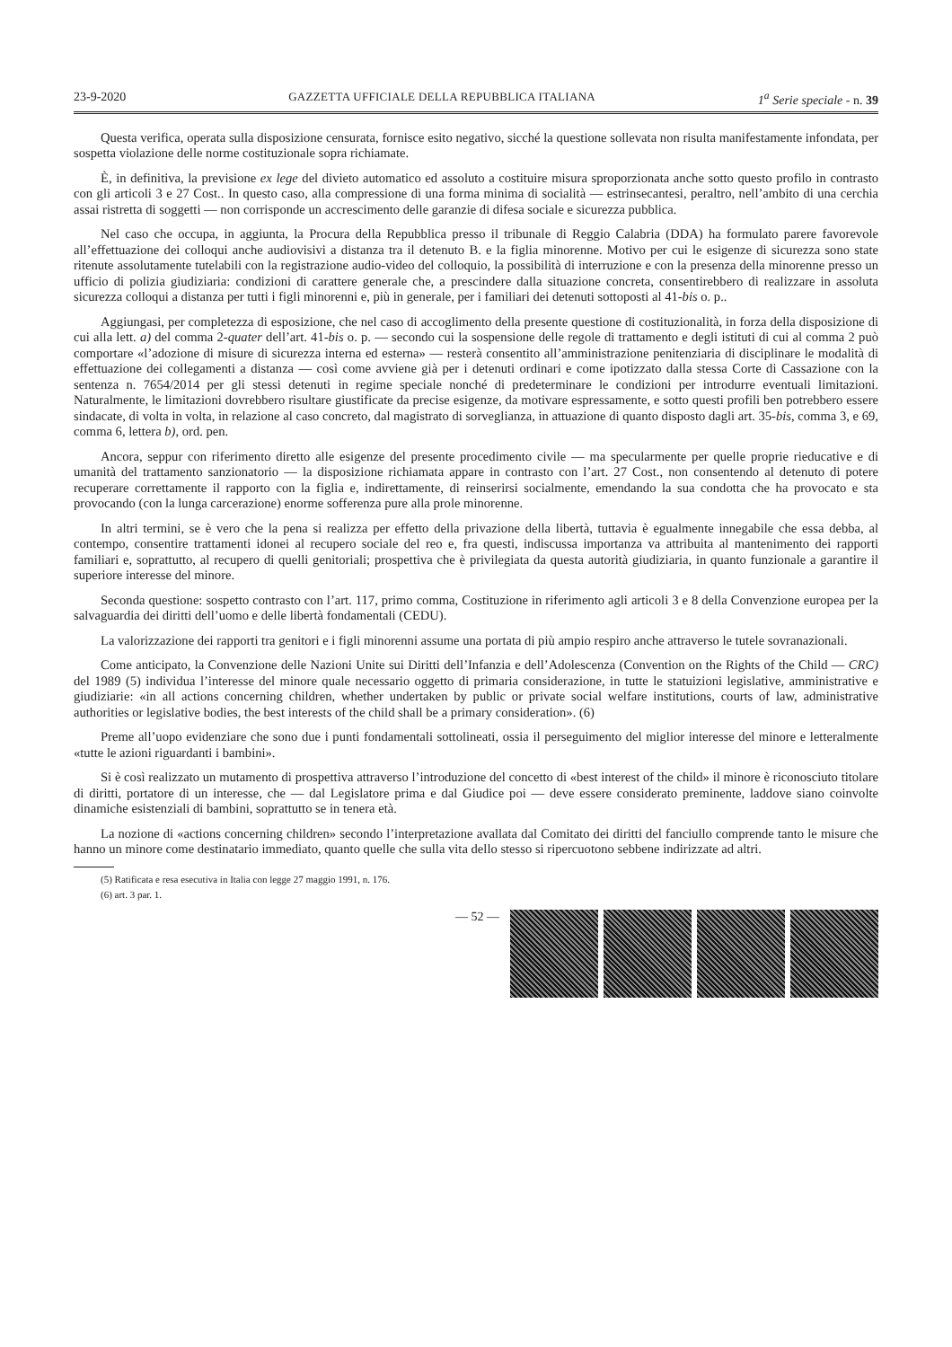23-9-2020 GAZZETTA UFFICIALE DELLA REPUBBLICA ITALIANA 1<sup>a</sup> Serie speciale - n. 39
Questa verifica, operata sulla disposizione censurata, fornisce esito negativo, sicché la questione sollevata non risulta manifestamente infondata, per sospetta violazione delle norme costituzionale sopra richiamate.
È, in definitiva, la previsione ex lege del divieto automatico ed assoluto a costituire misura sproporzionata anche sotto questo profilo in contrasto con gli articoli 3 e 27 Cost.. In questo caso, alla compressione di una forma minima di socialità — estrinsecantesi, peraltro, nell’ambito di una cerchia assai ristretta di soggetti — non corrisponde un accrescimento delle garanzie di difesa sociale e sicurezza pubblica.
Nel caso che occupa, in aggiunta, la Procura della Repubblica presso il tribunale di Reggio Calabria (DDA) ha formulato parere favorevole all’effettuazione dei colloqui anche audiovisivi a distanza tra il detenuto B. e la figlia minorenne. Motivo per cui le esigenze di sicurezza sono state ritenute assolutamente tutelabili con la registrazione audio-video del colloquio, la possibilità di interruzione e con la presenza della minorenne presso un ufficio di polizia giudiziaria: condizioni di carattere generale che, a prescindere dalla situazione concreta, consentirebbero di realizzare in assoluta sicurezza colloqui a distanza per tutti i figli minorenni e, più in generale, per i familiari dei detenuti sottoposti al 41-bis o. p..
Aggiungasi, per completezza di esposizione, che nel caso di accoglimento della presente questione di costituzionalità, in forza della disposizione di cui alla lett. a) del comma 2-quater dell’art. 41-bis o. p. — secondo cui la sospensione delle regole di trattamento e degli istituti di cui al comma 2 può comportare «l’adozione di misure di sicurezza interna ed esterna» — resterà consentito all’amministrazione penitenziaria di disciplinare le modalità di effettuazione dei collegamenti a distanza — così come avviene già per i detenuti ordinari e come ipotizzato dalla stessa Corte di Cassazione con la sentenza n. 7654/2014 per gli stessi detenuti in regime speciale nonché di predeterminare le condizioni per introdurre eventuali limitazioni. Naturalmente, le limitazioni dovrebbero risultare giustificate da precise esigenze, da motivare espressamente, e sotto questi profili ben potrebbero essere sindacate, di volta in volta, in relazione al caso concreto, dal magistrato di sorveglianza, in attuazione di quanto disposto dagli art. 35-bis, comma 3, e 69, comma 6, lettera b), ord. pen.
Ancora, seppur con riferimento diretto alle esigenze del presente procedimento civile — ma specularmente per quelle proprie rieducative e di umanità del trattamento sanzionatorio — la disposizione richiamata appare in contrasto con l’art. 27 Cost., non consentendo al detenuto di potere recuperare correttamente il rapporto con la figlia e, indirettamente, di reinserirsi socialmente, emendando la sua condotta che ha provocato e sta provocando (con la lunga carcerazione) enorme sofferenza pure alla prole minorenne.
In altri termini, se è vero che la pena si realizza per effetto della privazione della libertà, tuttavia è egualmente innegabile che essa debba, al contempo, consentire trattamenti idonei al recupero sociale del reo e, fra questi, indiscussa importanza va attribuita al mantenimento dei rapporti familiari e, soprattutto, al recupero di quelli genitoriali; prospettiva che è privilegiata da questa autorità giudiziaria, in quanto funzionale a garantire il superiore interesse del minore.
Seconda questione: sospetto contrasto con l’art. 117, primo comma, Costituzione in riferimento agli articoli 3 e 8 della Convenzione europea per la salvaguardia dei diritti dell’uomo e delle libertà fondamentali (CEDU).
La valorizzazione dei rapporti tra genitori e i figli minorenni assume una portata di più ampio respiro anche attraverso le tutele sovranazionali.
Come anticipato, la Convenzione delle Nazioni Unite sui Diritti dell’Infanzia e dell’Adolescenza (Convention on the Rights of the Child — CRC) del 1989 (5) individua l’interesse del minore quale necessario oggetto di primaria considerazione, in tutte le statuizioni legislative, amministrative e giudiziarie: «in all actions concerning children, whether undertaken by public or private social welfare institutions, courts of law, administrative authorities or legislative bodies, the best interests of the child shall be a primary consideration». (6)
Preme all’uopo evidenziare che sono due i punti fondamentali sottolineati, ossia il perseguimento del miglior interesse del minore e letteralmente «tutte le azioni riguardanti i bambini».
Si è così realizzato un mutamento di prospettiva attraverso l’introduzione del concetto di «best interest of the child» il minore è riconosciuto titolare di diritti, portatore di un interesse, che — dal Legislatore prima e dal Giudice poi — deve essere considerato preminente, laddove siano coinvolte dinamiche esistenziali di bambini, soprattutto se in tenera età.
La nozione di «actions concerning children» secondo l’interpretazione avallata dal Comitato dei diritti del fanciullo comprende tanto le misure che hanno un minore come destinatario immediato, quanto quelle che sulla vita dello stesso si ripercuotono sebbene indirizzate ad altri.
(5) Ratificata e resa esecutiva in Italia con legge 27 maggio 1991, n. 176.
(6) art. 3 par. 1.
— 52 —